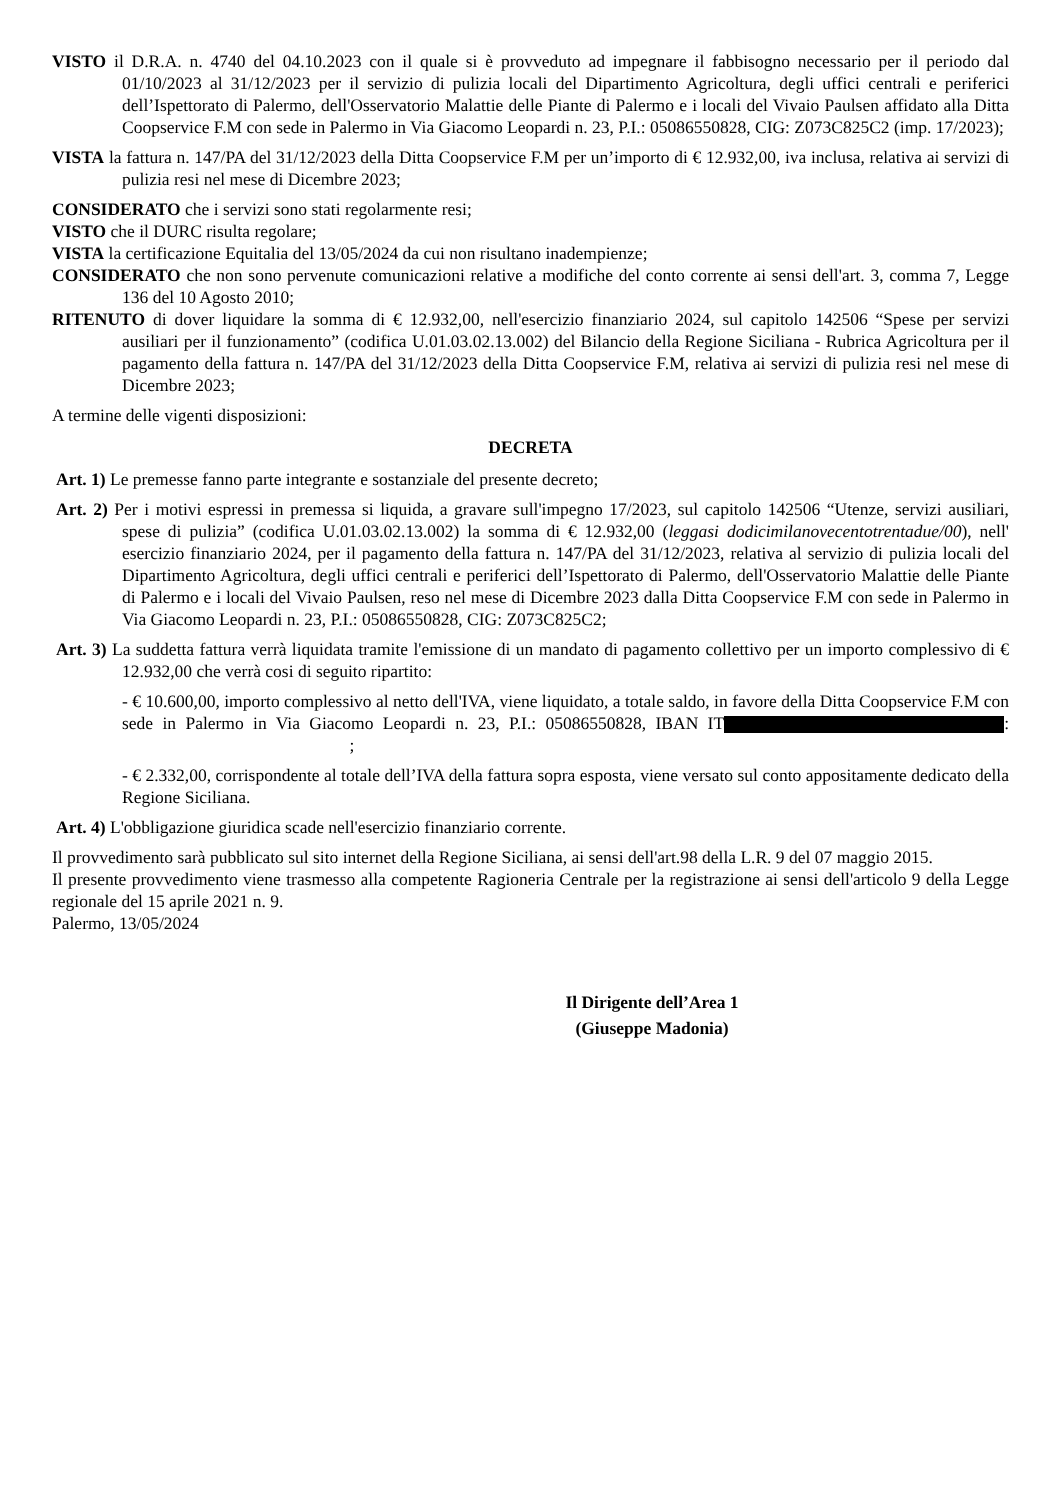VISTO il D.R.A. n. 4740 del 04.10.2023 con il quale si è provveduto ad impegnare il fabbisogno necessario per il periodo dal 01/10/2023 al 31/12/2023 per il servizio di pulizia locali del Dipartimento Agricoltura, degli uffici centrali e periferici dell’Ispettorato di Palermo, dell'Osservatorio Malattie delle Piante di Palermo e i locali del Vivaio Paulsen affidato alla Ditta Coopservice F.M con sede in Palermo in Via Giacomo Leopardi n. 23, P.I.: 05086550828, CIG: Z073C825C2 (imp. 17/2023);
VISTA la fattura n. 147/PA del 31/12/2023 della Ditta Coopservice F.M per un’importo di € 12.932,00, iva inclusa, relativa ai servizi di pulizia resi nel mese di Dicembre 2023;
CONSIDERATO che i servizi sono stati regolarmente resi;
VISTO che il DURC risulta regolare;
VISTA la certificazione Equitalia del 13/05/2024 da cui non risultano inadempienze;
CONSIDERATO che non sono pervenute comunicazioni relative a modifiche del conto corrente ai sensi dell'art. 3, comma 7, Legge 136 del 10 Agosto 2010;
RITENUTO di dover liquidare la somma di € 12.932,00, nell'esercizio finanziario 2024, sul capitolo 142506 “Spese per servizi ausiliari per il funzionamento” (codifica U.01.03.02.13.002) del Bilancio della Regione Siciliana - Rubrica Agricoltura per il pagamento della fattura n. 147/PA del 31/12/2023 della Ditta Coopservice F.M, relativa ai servizi di pulizia resi nel mese di Dicembre 2023;
A termine delle vigenti disposizioni:
DECRETA
Art. 1) Le premesse fanno parte integrante e sostanziale del presente decreto;
Art. 2) Per i motivi espressi in premessa si liquida, a gravare sull'impegno 17/2023, sul capitolo 142506 “Utenze, servizi ausiliari, spese di pulizia” (codifica U.01.03.02.13.002) la somma di € 12.932,00 (leggasi dodicimilanovecentotrentadue/00), nell' esercizio finanziario 2024, per il pagamento della fattura n. 147/PA del 31/12/2023, relativa al servizio di pulizia locali del Dipartimento Agricoltura, degli uffici centrali e periferici dell’Ispettorato di Palermo, dell'Osservatorio Malattie delle Piante di Palermo e i locali del Vivaio Paulsen, reso nel mese di Dicembre 2023 dalla Ditta Coopservice F.M con sede in Palermo in Via Giacomo Leopardi n. 23, P.I.: 05086550828, CIG: Z073C825C2;
Art. 3) La suddetta fattura verrà liquidata tramite l'emissione di un mandato di pagamento collettivo per un importo complessivo di € 12.932,00 che verrà cosi di seguito ripartito:
- € 10.600,00, importo complessivo al netto dell'IVA, viene liquidato, a totale saldo, in favore della Ditta Coopservice F.M con sede in Palermo in Via Giacomo Leopardi n. 23, P.I.: 05086550828, IBAN IT : ;
- € 2.332,00, corrispondente al totale dell’IVA della fattura sopra esposta, viene versato sul conto appositamente dedicato della Regione Siciliana.
Art. 4) L'obbligazione giuridica scade nell'esercizio finanziario corrente.
Il provvedimento sarà pubblicato sul sito internet della Regione Siciliana, ai sensi dell'art.98 della L.R. 9 del 07 maggio 2015.
Il presente provvedimento viene trasmesso alla competente Ragioneria Centrale per la registrazione ai sensi dell'articolo 9 della Legge regionale del 15 aprile 2021 n. 9.
Palermo, 13/05/2024
Il Dirigente dell’Area 1
(Giuseppe Madonia)